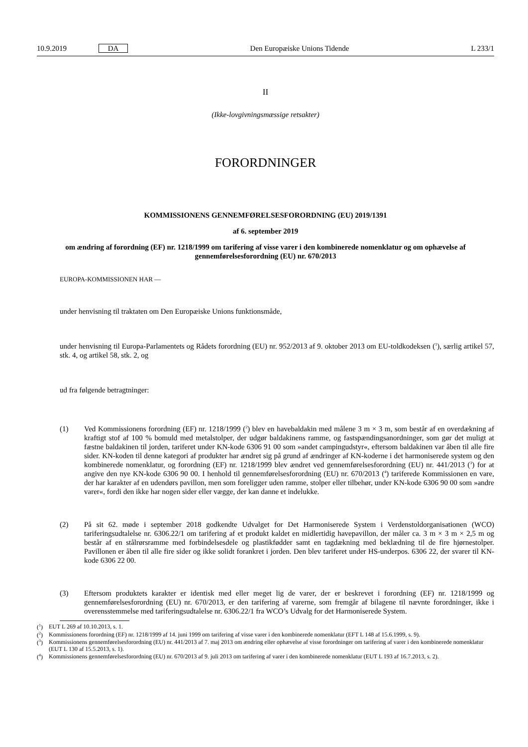10.9.2019 DA Den Europæiske Unions Tidende L 233/1
II
(Ikke-lovgivningsmæssige retsakter)
FORORDNINGER
KOMMISSIONENS GENNEMFØRELSESFORORDNING (EU) 2019/1391
af 6. september 2019
om ændring af forordning (EF) nr. 1218/1999 om tarifering af visse varer i den kombinerede nomenklatur og om ophævelse af gennemførelsesforordning (EU) nr. 670/2013
EUROPA-KOMMISSIONEN HAR —
under henvisning til traktaten om Den Europæiske Unions funktionsmåde,
under henvisning til Europa-Parlamentets og Rådets forordning (EU) nr. 952/2013 af 9. oktober 2013 om EU-toldkodeksen (<sup>1</sup>), særlig artikel 57, stk. 4, og artikel 58, stk. 2, og
ud fra følgende betragtninger:
(1) Ved Kommissionens forordning (EF) nr. 1218/1999 (<sup>2</sup>) blev en havebaldakin med målene 3 m × 3 m, som består af en overdækning af kraftigt stof af 100 % bomuld med metalstolper, der udgør baldakinens ramme, og fastspændingsanordninger, som gør det muligt at fæstne baldakinen til jorden, tariferet under KN-kode 6306 91 00 som »andet campingudstyr«, eftersom baldakinen var åben til alle fire sider. KN-koden til denne kategori af produkter har ændret sig på grund af ændringer af KN-koderne i det harmoniserede system og den kombinerede nomenklatur, og forordning (EF) nr. 1218/1999 blev ændret ved gennemførelsesforordning (EU) nr. 441/2013 (<sup>3</sup>) for at angive den nye KN-kode 6306 90 00. I henhold til gennemførelsesforordning (EU) nr. 670/2013 (<sup>4</sup>) tariferede Kommissionen en vare, der har karakter af en udendørs pavillon, men som foreligger uden ramme, stolper eller tilbehør, under KN-kode 6306 90 00 som »andre varer«, fordi den ikke har nogen sider eller vægge, der kan danne et indelukke.
(2) På sit 62. møde i september 2018 godkendte Udvalget for Det Harmoniserede System i Verdenstoldorganisationen (WCO) tariferingsudtalelse nr. 6306.22/1 om tarifering af et produkt kaldet en midlertidig havepavillon, der måler ca. 3 m × 3 m × 2,5 m og består af en stålrørsramme med forbindelsesdele og plastikfødder samt en tagdækning med beklædning til de fire hjørnestolper. Pavillonen er åben til alle fire sider og ikke solidt forankret i jorden. Den blev tariferet under HS-underpos. 6306 22, der svarer til KN-kode 6306 22 00.
(3) Eftersom produktets karakter er identisk med eller meget lig de varer, der er beskrevet i forordning (EF) nr. 1218/1999 og gennemførelsesforordning (EU) nr. 670/2013, er den tarifering af varerne, som fremgår af bilagene til nævnte forordninger, ikke i overensstemmelse med tariferingsudtalelse nr. 6306.22/1 fra WCO’s Udvalg for det Harmoniserede System.
(<sup>1</sup>) EUT L 269 af 10.10.2013, s. 1.
(<sup>2</sup>) Kommissionens forordning (EF) nr. 1218/1999 af 14. juni 1999 om tarifering af visse varer i den kombinerede nomenklatur (EFT L 148 af 15.6.1999, s. 9).
(<sup>3</sup>) Kommissionens gennemførelsesforordning (EU) nr. 441/2013 af 7. maj 2013 om ændring eller ophævelse af visse forordninger om tarifering af varer i den kombinerede nomenklatur (EUT L 130 af 15.5.2013, s. 1).
(<sup>4</sup>) Kommissionens gennemførelsesforordning (EU) nr. 670/2013 af 9. juli 2013 om tarifering af varer i den kombinerede nomenklatur (EUT L 193 af 16.7.2013, s. 2).